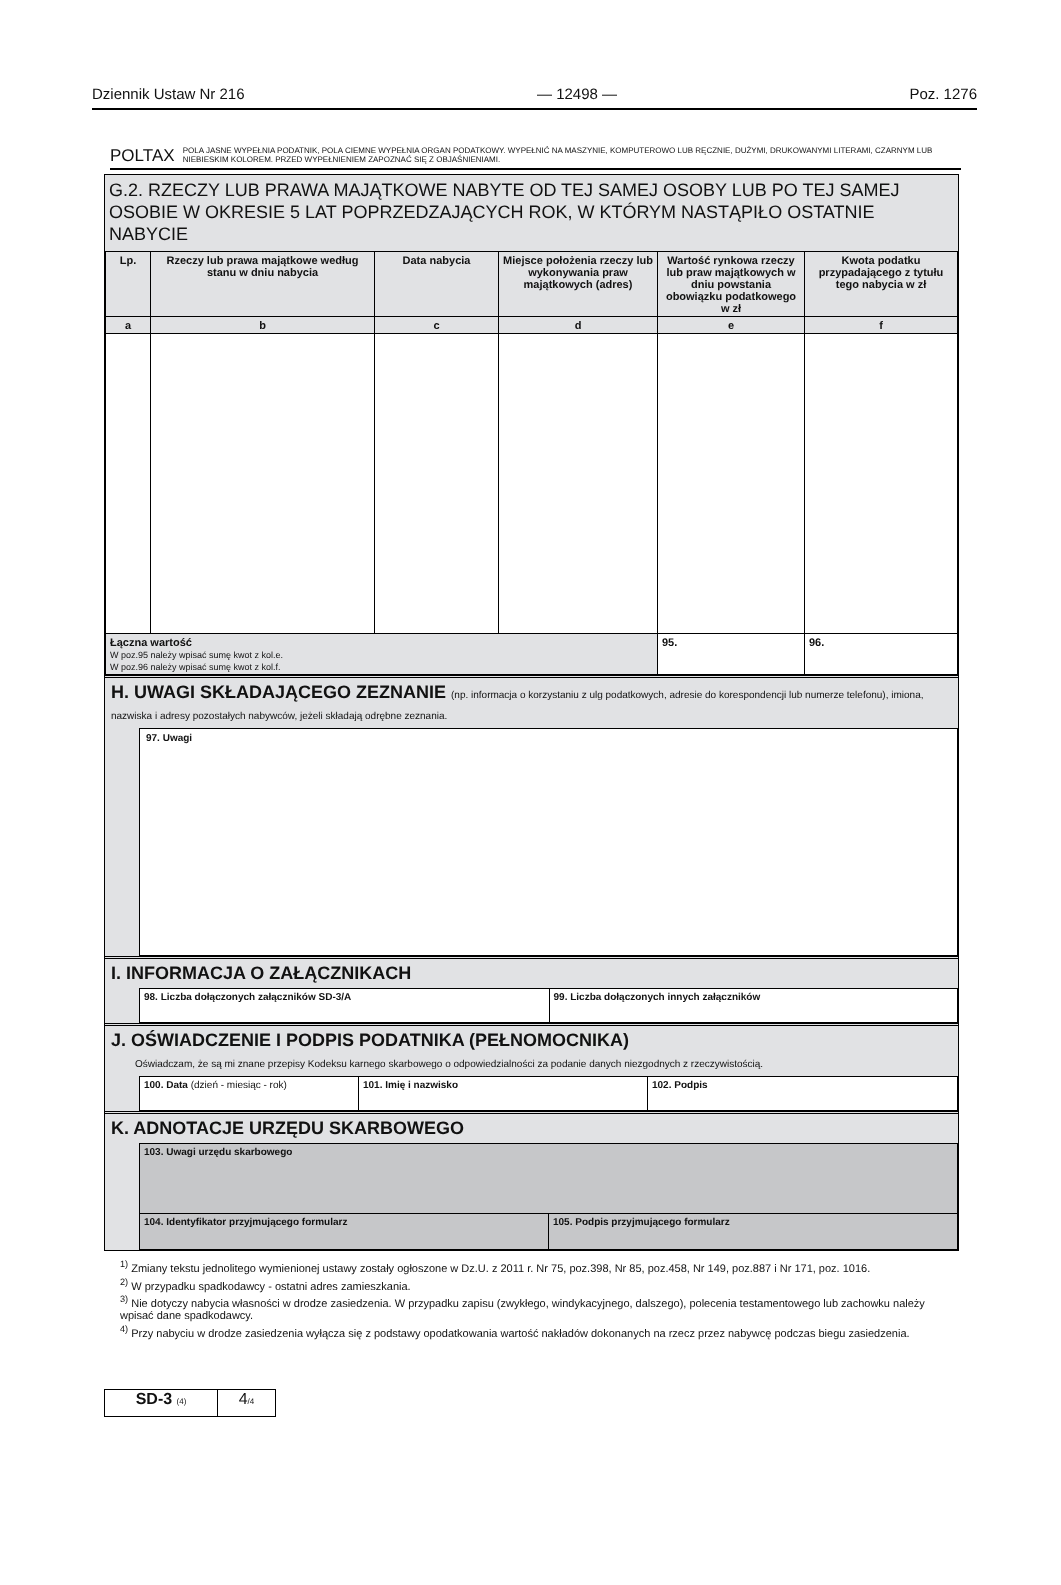Dziennik Ustaw Nr 216 — 12498 — Poz. 1276
POLTAX POLA JASNE WYPEŁNIA PODATNIK, POLA CIEMNE WYPEŁNIA ORGAN PODATKOWY. WYPEŁNIĆ NA MASZYNIE, KOMPUTEROWO LUB RĘCZNIE, DUŻYMI, DRUKOWANYMI LITERAMI, CZARNYM LUB NIEBIESKIM KOLOREM. PRZED WYPEŁNIENIEM ZAPOZNAĆ SIĘ Z OBJAŚNIENIAMI.
G.2. RZECZY LUB PRAWA MAJĄTKOWE NABYTE OD TEJ SAMEJ OSOBY LUB PO TEJ SAMEJ OSOBIE W OKRESIE 5 LAT POPRZEDZAJĄCYCH ROK, W KTÓRYM NASTĄPIŁO OSTATNIE NABYCIE
| Lp. | Rzeczy lub prawa majątkowe według stanu w dniu nabycia | Data nabycia | Miejsce położenia rzeczy lub wykonywania praw majątkowych (adres) | Wartość rynkowa rzeczy lub praw majątkowych w dniu powstania obowiązku podatkowego w zł | Kwota podatku przypadającego z tytułu tego nabycia w zł |
| --- | --- | --- | --- | --- | --- |
| a | b | c | d | e | f |
| Łączna wartość W poz.95 należy wpisać sumę kwot z kol.e. W poz.96 należy wpisać sumę kwot z kol.f. | | | | 95. | 96. |
H. UWAGI SKŁADAJĄCEGO ZEZNANIE (np. informacja o korzystaniu z ulg podatkowych, adresie do korespondencji lub numerze telefonu), imiona, nazwiska i adresy pozostałych nabywców, jeżeli składają odrębne zeznania.
97. Uwagi
I. INFORMACJA O ZAŁĄCZNIKACH
| 98. Liczba dołączonych załączników SD-3/A | 99. Liczba dołączonych innych załączników |
J. OŚWIADCZENIE I PODPIS PODATNIKA (PEŁNOMOCNIKA)
Oświadczam, że są mi znane przepisy Kodeksu karnego skarbowego o odpowiedzialności za podanie danych niezgodnych z rzeczywistością.
| 100. Data (dzień - miesiąc - rok) | 101. Imię i nazwisko | 102. Podpis |
K. ADNOTACJE URZĘDU SKARBOWEGO
| 103. Uwagi urzędu skarbowego | |
| 104. Identyfikator przyjmującego formularz | 105. Podpis przyjmującego formularz |
<sup>1)</sup> Zmiany tekstu jednolitego wymienionej ustawy zostały ogłoszone w Dz.U. z 2011 r. Nr 75, poz.398, Nr 85, poz.458, Nr 149, poz.887 i Nr 171, poz. 1016.
<sup>2)</sup> W przypadku spadkodawcy - ostatni adres zamieszkania.
<sup>3)</sup> Nie dotyczy nabycia własności w drodze zasiedzenia. W przypadku zapisu (zwykłego, windykacyjnego, dalszego), polecenia testamentowego lub zachowku należy wpisać dane spadkodawcy.
<sup>4)</sup> Przy nabyciu w drodze zasiedzenia wyłącza się z podstawy opodatkowania wartość nakładów dokonanych na rzecz przez nabywcę podczas biegu zasiedzenia.
SD-3 (4)
4/4